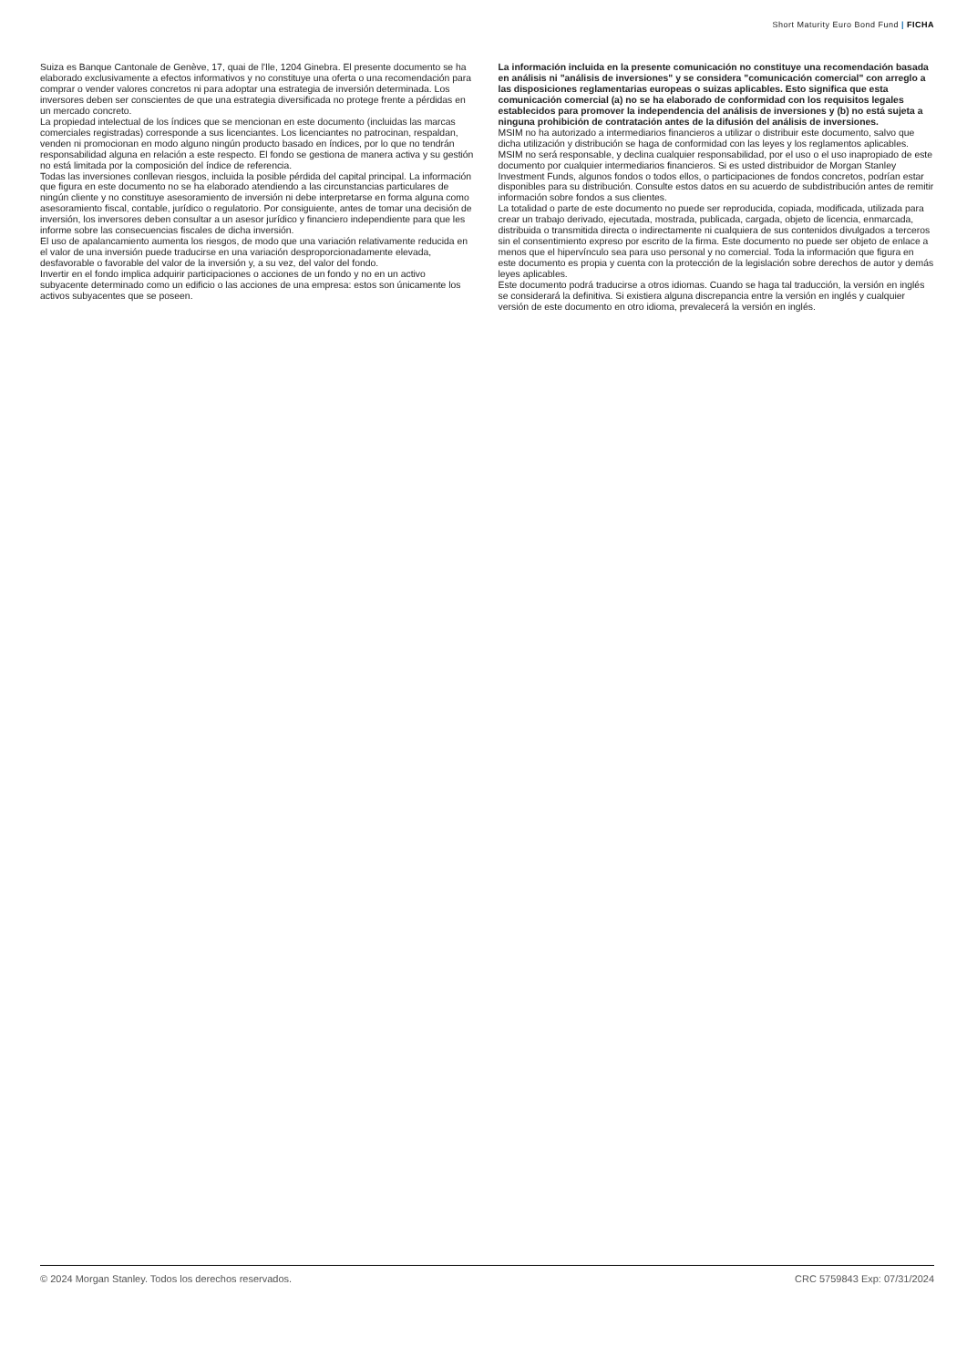Short Maturity Euro Bond Fund | FICHA
Suiza es Banque Cantonale de Genève, 17, quai de l'Ile, 1204 Ginebra. El presente documento se ha elaborado exclusivamente a efectos informativos y no constituye una oferta o una recomendación para comprar o vender valores concretos ni para adoptar una estrategia de inversión determinada. Los inversores deben ser conscientes de que una estrategia diversificada no protege frente a pérdidas en un mercado concreto.
La propiedad intelectual de los índices que se mencionan en este documento (incluidas las marcas comerciales registradas) corresponde a sus licenciantes. Los licenciantes no patrocinan, respaldan, venden ni promocionan en modo alguno ningún producto basado en índices, por lo que no tendrán responsabilidad alguna en relación a este respecto. El fondo se gestiona de manera activa y su gestión no está limitada por la composición del índice de referencia.
Todas las inversiones conllevan riesgos, incluida la posible pérdida del capital principal. La información que figura en este documento no se ha elaborado atendiendo a las circunstancias particulares de ningún cliente y no constituye asesoramiento de inversión ni debe interpretarse en forma alguna como asesoramiento fiscal, contable, jurídico o regulatorio. Por consiguiente, antes de tomar una decisión de inversión, los inversores deben consultar a un asesor jurídico y financiero independiente para que les informe sobre las consecuencias fiscales de dicha inversión.
El uso de apalancamiento aumenta los riesgos, de modo que una variación relativamente reducida en el valor de una inversión puede traducirse en una variación desproporcionadamente elevada, desfavorable o favorable del valor de la inversión y, a su vez, del valor del fondo.
Invertir en el fondo implica adquirir participaciones o acciones de un fondo y no en un activo subyacente determinado como un edificio o las acciones de una empresa: estos son únicamente los activos subyacentes que se poseen.
La información incluida en la presente comunicación no constituye una recomendación basada en análisis ni "análisis de inversiones" y se considera "comunicación comercial" con arreglo a las disposiciones reglamentarias europeas o suizas aplicables. Esto significa que esta comunicación comercial (a) no se ha elaborado de conformidad con los requisitos legales establecidos para promover la independencia del análisis de inversiones y (b) no está sujeta a ninguna prohibición de contratación antes de la difusión del análisis de inversiones.
MSIM no ha autorizado a intermediarios financieros a utilizar o distribuir este documento, salvo que dicha utilización y distribución se haga de conformidad con las leyes y los reglamentos aplicables. MSIM no será responsable, y declina cualquier responsabilidad, por el uso o el uso inapropiado de este documento por cualquier intermediarios financieros. Si es usted distribuidor de Morgan Stanley Investment Funds, algunos fondos o todos ellos, o participaciones de fondos concretos, podrían estar disponibles para su distribución. Consulte estos datos en su acuerdo de subdistribución antes de remitir información sobre fondos a sus clientes.
La totalidad o parte de este documento no puede ser reproducida, copiada, modificada, utilizada para crear un trabajo derivado, ejecutada, mostrada, publicada, cargada, objeto de licencia, enmarcada, distribuida o transmitida directa o indirectamente ni cualquiera de sus contenidos divulgados a terceros sin el consentimiento expreso por escrito de la firma. Este documento no puede ser objeto de enlace a menos que el hipervínculo sea para uso personal y no comercial. Toda la información que figura en este documento es propia y cuenta con la protección de la legislación sobre derechos de autor y demás leyes aplicables.
Este documento podrá traducirse a otros idiomas. Cuando se haga tal traducción, la versión en inglés se considerará la definitiva. Si existiera alguna discrepancia entre la versión en inglés y cualquier versión de este documento en otro idioma, prevalecerá la versión en inglés.
© 2024 Morgan Stanley. Todos los derechos reservados. CRC 5759843 Exp: 07/31/2024